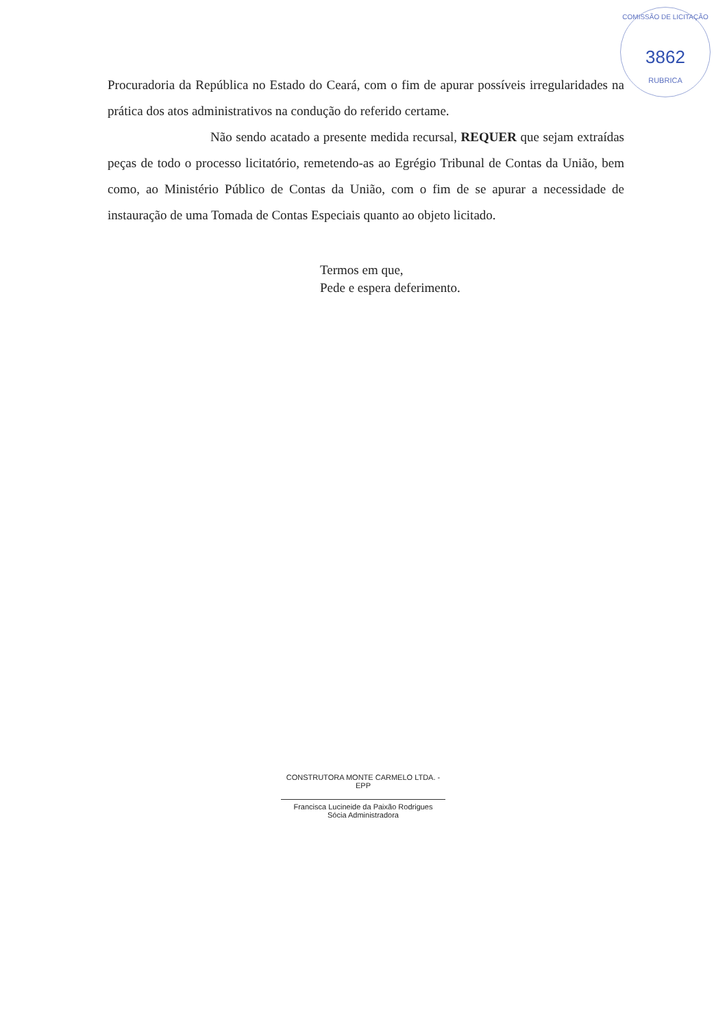COMISSÃO DE LICITAÇÃO
3862
RUBRICA
Procuradoria da República no Estado do Ceará, com o fim de apurar possíveis irregularidades na prática dos atos administrativos na condução do referido certame.
Não sendo acatado a presente medida recursal, REQUER que sejam extraídas peças de todo o processo licitatório, remetendo-as ao Egrégio Tribunal de Contas da União, bem como, ao Ministério Público de Contas da União, com o fim de se apurar a necessidade de instauração de uma Tomada de Contas Especiais quanto ao objeto licitado.
Termos em que,
Pede e espera deferimento.
CONSTRUTORA MONTE CARMELO LTDA. - EPP
Francisca Lucineide da Paixão Rodrigues
Sócia Administradora